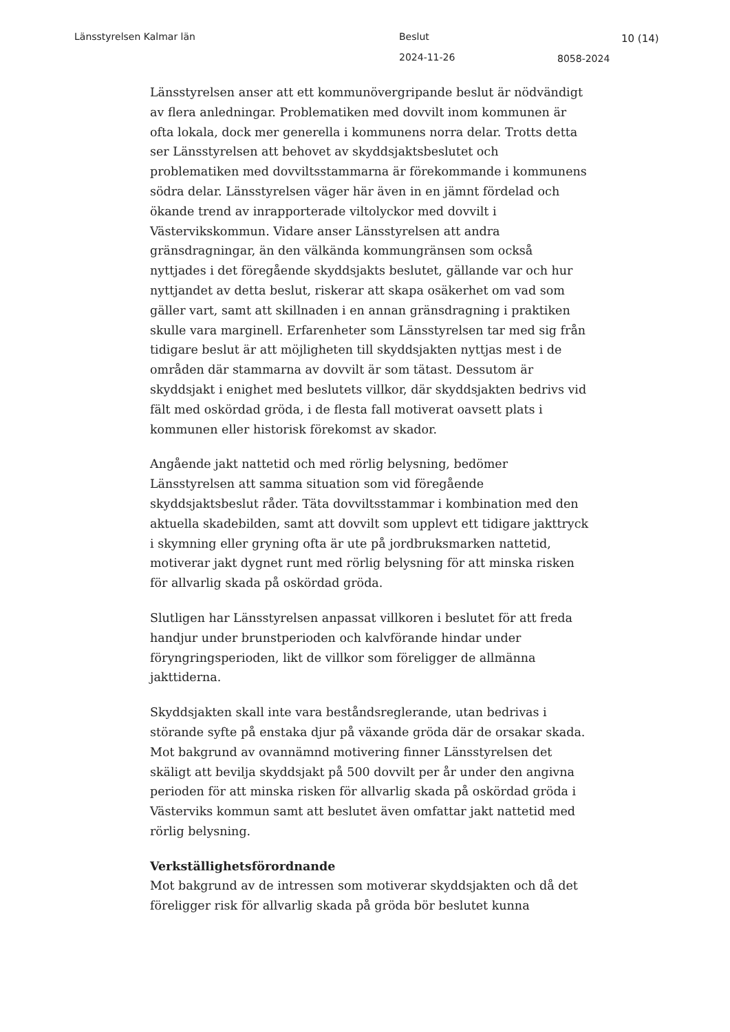Länsstyrelsen Kalmar län Beslut 10 (14)
2024-11-26 8058-2024
Länsstyrelsen anser att ett kommunövergripande beslut är nödvändigt av flera anledningar. Problematiken med dovvilt inom kommunen är ofta lokala, dock mer generella i kommunens norra delar. Trotts detta ser Länsstyrelsen att behovet av skyddsjaktsbeslutet och problematiken med dovviltsstammarna är förekommande i kommunens södra delar. Länsstyrelsen väger här även in en jämnt fördelad och ökande trend av inrapporterade viltolyckor med dovvilt i Västervikskommun. Vidare anser Länsstyrelsen att andra gränsdragningar, än den välkända kommungränsen som också nyttjades i det föregående skyddsjakts beslutet, gällande var och hur nyttjandet av detta beslut, riskerar att skapa osäkerhet om vad som gäller vart, samt att skillnaden i en annan gränsdragning i praktiken skulle vara marginell. Erfarenheter som Länsstyrelsen tar med sig från tidigare beslut är att möjligheten till skyddsjakten nyttjas mest i de områden där stammarna av dovvilt är som tätast. Dessutom är skyddsjakt i enighet med beslutets villkor, där skyddsjakten bedrivs vid fält med oskördad gröda, i de flesta fall motiverat oavsett plats i kommunen eller historisk förekomst av skador.
Angående jakt nattetid och med rörlig belysning, bedömer Länsstyrelsen att samma situation som vid föregående skyddsjaktsbeslut råder. Täta dovviltsstammar i kombination med den aktuella skadebilden, samt att dovvilt som upplevt ett tidigare jakttryck i skymning eller gryning ofta är ute på jordbruksmarken nattetid, motiverar jakt dygnet runt med rörlig belysning för att minska risken för allvarlig skada på oskördad gröda.
Slutligen har Länsstyrelsen anpassat villkoren i beslutet för att freda handjur under brunstperioden och kalvförande hindar under föryngringsperioden, likt de villkor som föreligger de allmänna jakttiderna.
Skyddsjakten skall inte vara beståndsreglerande, utan bedrivas i störande syfte på enstaka djur på växande gröda där de orsakar skada. Mot bakgrund av ovannämnd motivering finner Länsstyrelsen det skäligt att bevilja skyddsjakt på 500 dovvilt per år under den angivna perioden för att minska risken för allvarlig skada på oskördad gröda i Västerviks kommun samt att beslutet även omfattar jakt nattetid med rörlig belysning.
Verkställighetsförordnande
Mot bakgrund av de intressen som motiverar skyddsjakten och då det föreligger risk för allvarlig skada på gröda bör beslutet kunna